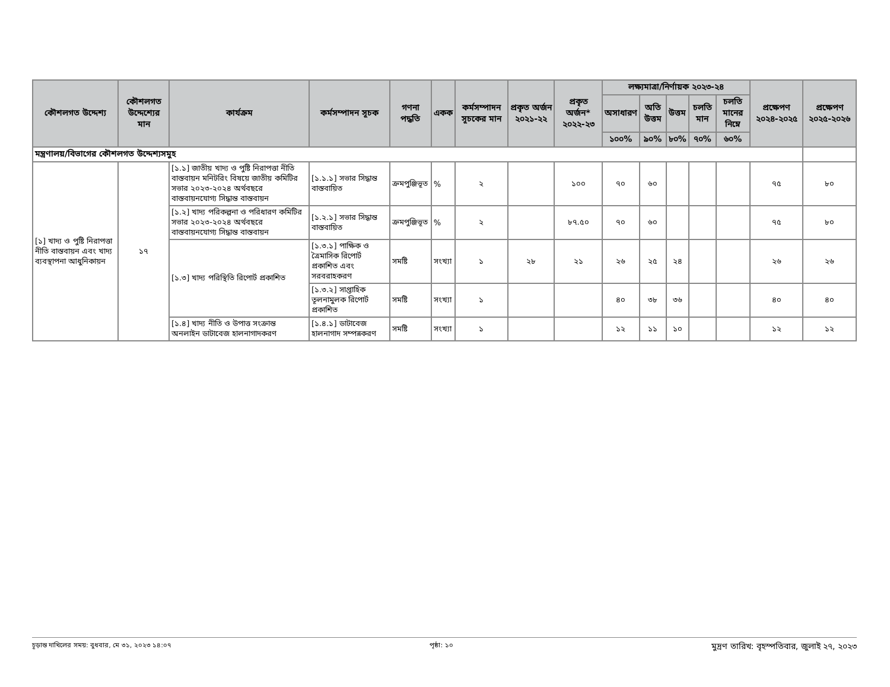| কৌশলগত উদ্দেশ্য | কৌশলগত উদ্দেশ্যের মান | কার্যক্রম | কর্মসম্পাদন সূচক | গণনা পদ্ধতি | একক | কর্মসম্পাদন সূচকের মান | প্রকৃত অর্জন ২০২১-২২ | প্রকৃত অর্জন* ২০২২-২৩ | লক্ষ্যমাত্রা/নির্ণায়ক ২০২৩-২৪ | | | | | প্রক্ষেপণ ২০২৪-২০২৫ | প্রক্ষেপণ ২০২৫-২০২৬ |
| --- | --- | --- | --- | --- | --- | --- | --- | --- | --- | --- | --- | --- | --- | --- | --- |
| | | | | | | | | | অসাধারণ | অতি উত্তম | উত্তম | চলতি মান | চলতি মানের নিম্নে | | |
| | | | | | | | | | ১০০% | ৯০% | ৮০% | ৭০% | ৬০% | | |
| মন্ত্রণালয়/বিভাগের কৌশলগত উদ্দেশ্যসমুহ | | | | | | | | | | | | | | | |
| [১] খাদ্য ও পুষ্টি নিরাপত্তা নীতি বাস্তবায়ন এবং খাদ্য ব্যবস্থাপনা আধুনিকায়ন | ১৭ | [১.১] জাতীয় খাদ্য ও পুষ্টি নিরাপত্তা নীতি বাস্তবায়ন মনিটরিং বিষয়ে জাতীয় কমিটির সভার ২০২৩-২০২৪ অর্থবছরে বাস্তবায়নযোগ্য সিদ্ধান্ত বাস্তবায়ন | [১.১.১] সভার সিদ্ধান্ত বাস্তবায়িত | ক্রমপুঞ্জিভূত | % | ২ | | ১০০ | ৭০ | ৬০ | | | | ৭৫ | ৮০ |
| | | [১.২] খাদ্য পরিকল্পনা ও পরিধারণ কমিটির সভার ২০২৩-২০২৪ অর্থবছরে বাস্তবায়নযোগ্য সিদ্ধান্ত বাস্তবায়ন | [১.২.১] সভার সিদ্ধান্ত বাস্তবায়িত | ক্রমপুঞ্জিভূত | % | ২ | | ৮৭.৫০ | ৭০ | ৬০ | | | | ৭৫ | ৮০ |
| | | [১.৩] খাদ্য পরিস্থিতি রিপোর্ট প্রকাশিত | [১.৩.১] পাক্ষিক ও ত্রৈমাসিক রিপোর্ট প্রকাশিত এবং সরবরাহকরণ | সমষ্টি | সংখ্যা | ১ | ২৮ | ২১ | ২৬ | ২৫ | ২৪ | | | ২৬ | ২৬ |
| | | | [১.৩.২] সাপ্তাহিক তূলনামুলক রিপোর্ট প্রকাশিত | সমষ্টি | সংখ্যা | ১ | | | ৪০ | ৩৮ | ৩৬ | | | ৪০ | ৪০ |
| | | [১.৪] খাদ্য নীতি ও উপাত্ত সংক্রান্ত অনলাইন ডাটাবেজ হালনাগাদকরণ | [১.৪.১] ডাটাবেজ হালনাগাদ সম্পন্নকরণ | সমষ্টি | সংখ্যা | ১ | | | ১২ | ১১ | ১০ | | | ১২ | ১২ |
চূড়ান্ত দাখিলের সময়: বুধবার, মে ৩১, ২০২৩ ১৪:০৭ পৃষ্ঠা: ১০ মুদ্রণ তারিখ: বৃহস্পতিবার, জুলাই ২৭, ২০২৩